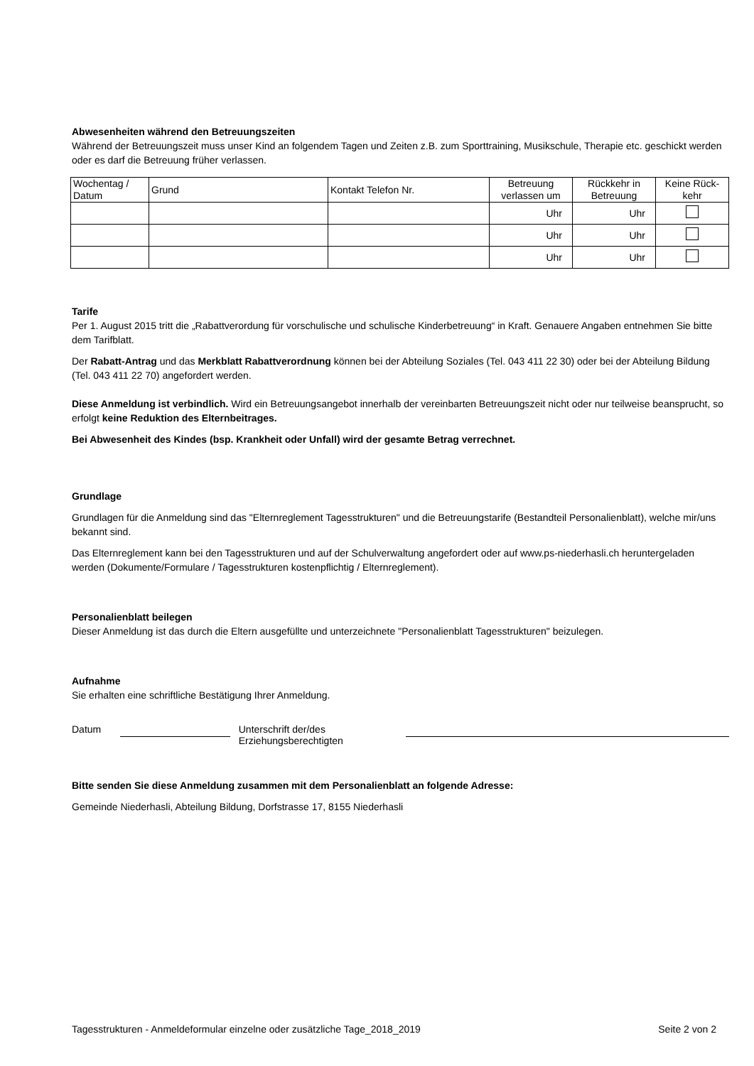Abwesenheiten während den Betreuungszeiten
Während der Betreuungszeit muss unser Kind an folgendem Tagen und Zeiten z.B. zum Sporttraining, Musikschule, Therapie etc. geschickt werden oder es darf die Betreuung früher verlassen.
| Wochentag / Datum | Grund | Kontakt Telefon Nr. | Betreuung verlassen um | Rückkehr in Betreuung | Keine Rück-kehr |
| --- | --- | --- | --- | --- | --- |
| | | | Uhr | Uhr | |
| | | | Uhr | Uhr | |
| | | | Uhr | Uhr | |
Tarife
Per 1. August 2015 tritt die „Rabattverordung für vorschulische und schulische Kinderbetreuung“ in Kraft. Genauere Angaben entnehmen Sie bitte dem Tarifblatt.
Der Rabatt-Antrag und das Merkblatt Rabattverordnung können bei der Abteilung Soziales (Tel. 043 411 22 30) oder bei der Abteilung Bildung (Tel. 043 411 22 70) angefordert werden.
Diese Anmeldung ist verbindlich. Wird ein Betreuungsangebot innerhalb der vereinbarten Betreuungszeit nicht oder nur teilweise beansprucht, so erfolgt keine Reduktion des Elternbeitrages.
Bei Abwesenheit des Kindes (bsp. Krankheit oder Unfall) wird der gesamte Betrag verrechnet.
Grundlage
Grundlagen für die Anmeldung sind das "Elternreglement Tagesstrukturen" und die Betreuungstarife (Bestandteil Personalienblatt), welche mir/uns bekannt sind.
Das Elternreglement kann bei den Tagesstrukturen und auf der Schulverwaltung angefordert oder auf www.ps-niederhasli.ch heruntergeladen werden (Dokumente/Formulare / Tagesstrukturen kostenpflichtig / Elternreglement).
Personalienblatt beilegen
Dieser Anmeldung ist das durch die Eltern ausgefüllte und unterzeichnete "Personalienblatt Tagesstrukturen" beizulegen.
Aufnahme
Sie erhalten eine schriftliche Bestätigung Ihrer Anmeldung.
Datum Unterschrift der/des
Erziehungsberechtigten
Bitte senden Sie diese Anmeldung zusammen mit dem Personalienblatt an folgende Adresse:
Gemeinde Niederhasli, Abteilung Bildung, Dorfstrasse 17, 8155 Niederhasli
Tagesstrukturen - Anmeldeformular einzelne oder zusätzliche Tage_2018_2019 Seite 2 von 2